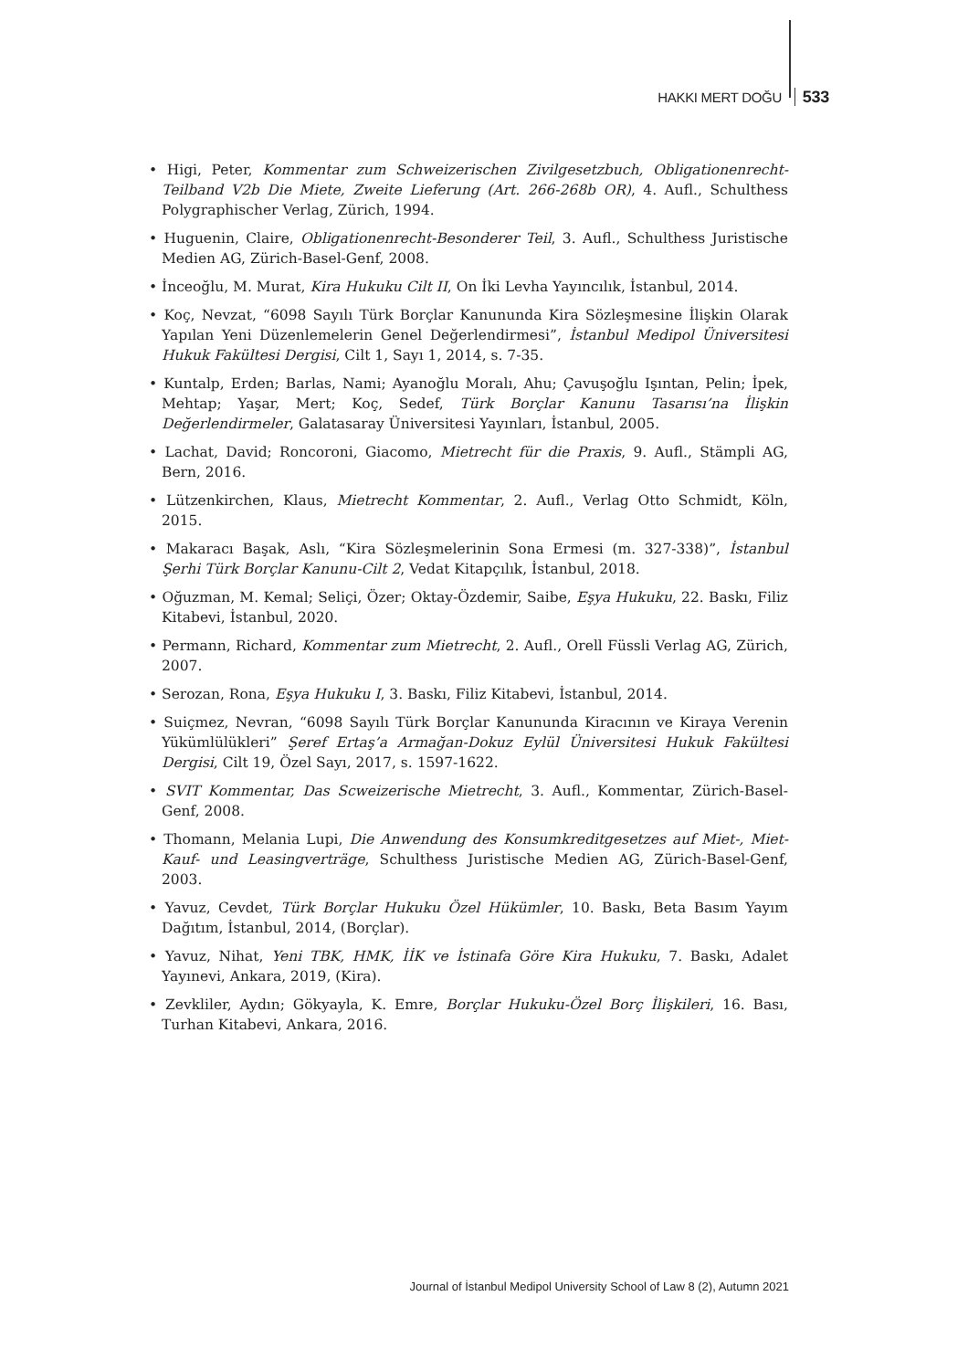HAKKI MERT DOĞU 533
• Higi, Peter, Kommentar zum Schweizerischen Zivilgesetzbuch, Obligationenrecht-Teilband V2b Die Miete, Zweite Lieferung (Art. 266-268b OR), 4. Aufl., Schulthess Polygraphischer Verlag, Zürich, 1994.
• Huguenin, Claire, Obligationenrecht-Besonderer Teil, 3. Aufl., Schulthess Juristische Medien AG, Zürich-Basel-Genf, 2008.
• İnceoğlu, M. Murat, Kira Hukuku Cilt II, On İki Levha Yayıncılık, İstanbul, 2014.
• Koç, Nevzat, “6098 Sayılı Türk Borçlar Kanununda Kira Sözleşmesine İlişkin Olarak Yapılan Yeni Düzenlemelerin Genel Değerlendirmesi”, İstanbul Medipol Üniversitesi Hukuk Fakültesi Dergisi, Cilt 1, Sayı 1, 2014, s. 7-35.
• Kuntalp, Erden; Barlas, Nami; Ayanoğlu Moralı, Ahu; Çavuşoğlu Işıntan, Pelin; İpek, Mehtap; Yaşar, Mert; Koç, Sedef, Türk Borçlar Kanunu Tasarısı’na İlişkin Değerlendirmeler, Galatasaray Üniversitesi Yayınları, İstanbul, 2005.
• Lachat, David; Roncoroni, Giacomo, Mietrecht für die Praxis, 9. Aufl., Stämpli AG, Bern, 2016.
• Lützenkirchen, Klaus, Mietrecht Kommentar, 2. Aufl., Verlag Otto Schmidt, Köln, 2015.
• Makaracı Başak, Aslı, “Kira Sözleşmelerinin Sona Ermesi (m. 327-338)”, İstanbul Şerhi Türk Borçlar Kanunu-Cilt 2, Vedat Kitapçılık, İstanbul, 2018.
• Oğuzman, M. Kemal; Seliçi, Özer; Oktay-Özdemir, Saibe, Eşya Hukuku, 22. Baskı, Filiz Kitabevi, İstanbul, 2020.
• Permann, Richard, Kommentar zum Mietrecht, 2. Aufl., Orell Füssli Verlag AG, Zürich, 2007.
• Serozan, Rona, Eşya Hukuku I, 3. Baskı, Filiz Kitabevi, İstanbul, 2014.
• Suiçmez, Nevran, “6098 Sayılı Türk Borçlar Kanununda Kiracının ve Kiraya Verenin Yükümlülükleri” Şeref Ertaş’a Armağan-Dokuz Eylül Üniversitesi Hukuk Fakültesi Dergisi, Cilt 19, Özel Sayı, 2017, s. 1597-1622.
• SVIT Kommentar, Das Scweizerische Mietrecht, 3. Aufl., Kommentar, Zürich-Basel-Genf, 2008.
• Thomann, Melania Lupi, Die Anwendung des Konsumkreditgesetzes auf Miet-, Miet-Kauf- und Leasingverträge, Schulthess Juristische Medien AG, Zürich-Basel-Genf, 2003.
• Yavuz, Cevdet, Türk Borçlar Hukuku Özel Hükümler, 10. Baskı, Beta Basım Yayım Dağıtım, İstanbul, 2014, (Borçlar).
• Yavuz, Nihat, Yeni TBK, HMK, İİK ve İstinafa Göre Kira Hukuku, 7. Baskı, Adalet Yayınevi, Ankara, 2019, (Kira).
• Zevkliler, Aydın; Gökyayla, K. Emre, Borçlar Hukuku-Özel Borç İlişkileri, 16. Bası, Turhan Kitabevi, Ankara, 2016.
Journal of İstanbul Medipol University School of Law 8 (2), Autumn 2021